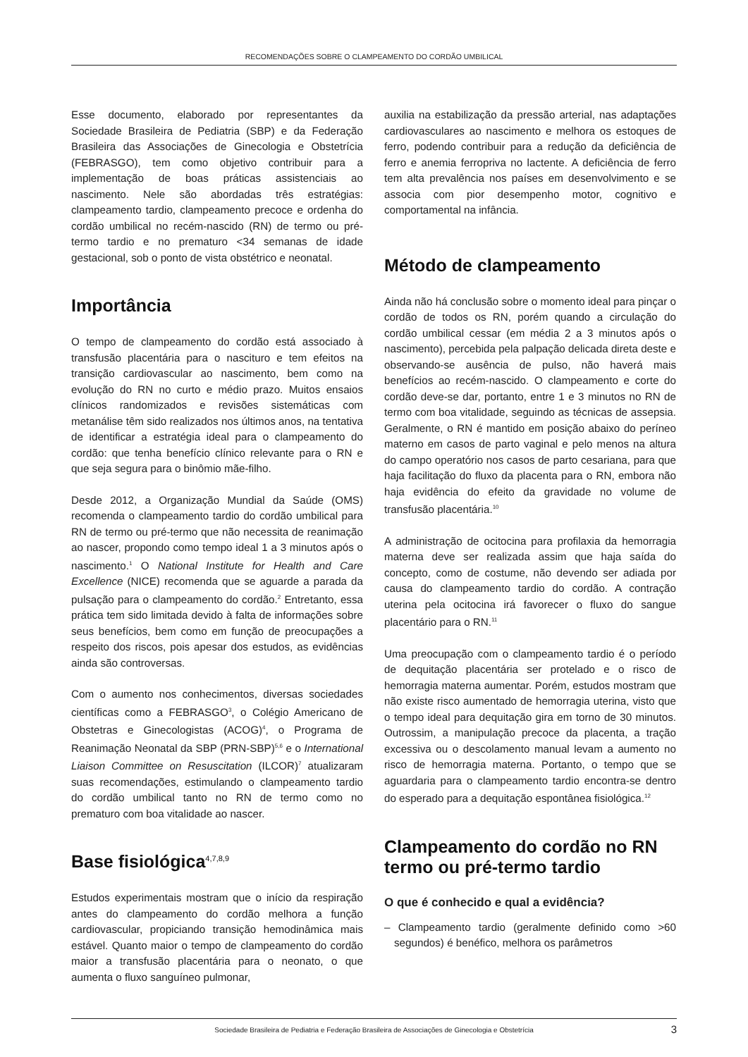RECOMENDAÇÕES SOBRE O CLAMPEAMENTO DO CORDÃO UMBILICAL
Esse documento, elaborado por representantes da Sociedade Brasileira de Pediatria (SBP) e da Federação Brasileira das Associações de Ginecologia e Obstetrícia (FEBRASGO), tem como objetivo contribuir para a implementação de boas práticas assistenciais ao nascimento. Nele são abordadas três estratégias: clampeamento tardio, clampeamento precoce e ordenha do cordão umbilical no recém-nascido (RN) de termo ou pré-termo tardio e no prematuro <34 semanas de idade gestacional, sob o ponto de vista obstétrico e neonatal.
Importância
O tempo de clampeamento do cordão está associado à transfusão placentária para o nascituro e tem efeitos na transição cardiovascular ao nascimento, bem como na evolução do RN no curto e médio prazo. Muitos ensaios clínicos randomizados e revisões sistemáticas com metanálise têm sido realizados nos últimos anos, na tentativa de identificar a estratégia ideal para o clampeamento do cordão: que tenha benefício clínico relevante para o RN e que seja segura para o binômio mãe-filho.
Desde 2012, a Organização Mundial da Saúde (OMS) recomenda o clampeamento tardio do cordão umbilical para RN de termo ou pré-termo que não necessita de reanimação ao nascer, propondo como tempo ideal 1 a 3 minutos após o nascimento.<sup>1</sup> O National Institute for Health and Care Excellence (NICE) recomenda que se aguarde a parada da pulsação para o clampeamento do cordão.<sup>2</sup> Entretanto, essa prática tem sido limitada devido à falta de informações sobre seus benefícios, bem como em função de preocupações a respeito dos riscos, pois apesar dos estudos, as evidências ainda são controversas.
Com o aumento nos conhecimentos, diversas sociedades científicas como a FEBRASGO<sup>3</sup>, o Colégio Americano de Obstetras e Ginecologistas (ACOG)<sup>4</sup>, o Programa de Reanimação Neonatal da SBP (PRN-SBP)<sup>5,6</sup> e o International Liaison Committee on Resuscitation (ILCOR)<sup>7</sup> atualizaram suas recomendações, estimulando o clampeamento tardio do cordão umbilical tanto no RN de termo como no prematuro com boa vitalidade ao nascer.
Base fisiológica<sup>4,7,8,9</sup>
Estudos experimentais mostram que o início da respiração antes do clampeamento do cordão melhora a função cardiovascular, propiciando transição hemodinâmica mais estável. Quanto maior o tempo de clampeamento do cordão maior a transfusão placentária para o neonato, o que aumenta o fluxo sanguíneo pulmonar,
auxilia na estabilização da pressão arterial, nas adaptações cardiovasculares ao nascimento e melhora os estoques de ferro, podendo contribuir para a redução da deficiência de ferro e anemia ferropriva no lactente. A deficiência de ferro tem alta prevalência nos países em desenvolvimento e se associa com pior desempenho motor, cognitivo e comportamental na infância.
Método de clampeamento
Ainda não há conclusão sobre o momento ideal para pinçar o cordão de todos os RN, porém quando a circulação do cordão umbilical cessar (em média 2 a 3 minutos após o nascimento), percebida pela palpação delicada direta deste e observando-se ausência de pulso, não haverá mais benefícios ao recém-nascido. O clampeamento e corte do cordão deve-se dar, portanto, entre 1 e 3 minutos no RN de termo com boa vitalidade, seguindo as técnicas de assepsia. Geralmente, o RN é mantido em posição abaixo do períneo materno em casos de parto vaginal e pelo menos na altura do campo operatório nos casos de parto cesariana, para que haja facilitação do fluxo da placenta para o RN, embora não haja evidência do efeito da gravidade no volume de transfusão placentária.<sup>10</sup>
A administração de ocitocina para profilaxia da hemorragia materna deve ser realizada assim que haja saída do concepto, como de costume, não devendo ser adiada por causa do clampeamento tardio do cordão. A contração uterina pela ocitocina irá favorecer o fluxo do sangue placentário para o RN.<sup>11</sup>
Uma preocupação com o clampeamento tardio é o período de dequitação placentária ser protelado e o risco de hemorragia materna aumentar. Porém, estudos mostram que não existe risco aumentado de hemorragia uterina, visto que o tempo ideal para dequitação gira em torno de 30 minutos. Outrossim, a manipulação precoce da placenta, a tração excessiva ou o descolamento manual levam a aumento no risco de hemorragia materna. Portanto, o tempo que se aguardaria para o clampeamento tardio encontra-se dentro do esperado para a dequitação espontânea fisiológica.<sup>12</sup>
Clampeamento do cordão no RN termo ou pré-termo tardio
O que é conhecido e qual a evidência?
– Clampeamento tardio (geralmente definido como >60 segundos) é benéfico, melhora os parâmetros
Sociedade Brasileira de Pediatria e Federação Brasileira de Associações de Ginecologia e Obstetrícia 3